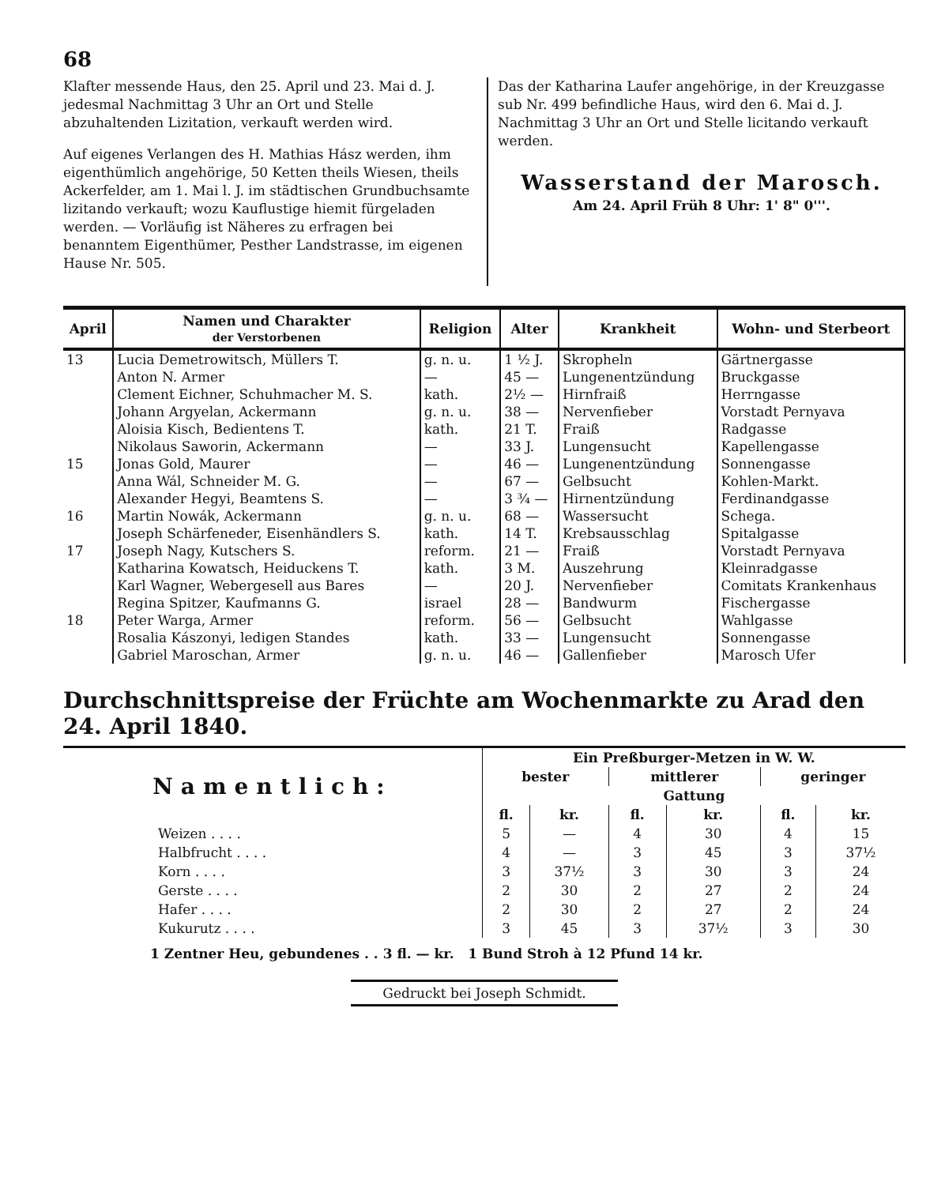68
Klafter messende Haus, den 25. April und 23. Mai d. J. jedesmal Nachmittag 3 Uhr an Ort und Stelle abzuhaltenden Lizitation, verkauft werden wird.
Auf eigenes Verlangen des H. Mathias Hász werden, ihm eigenthümlich angehörige, 50 Ketten theils Wiesen, theils Ackerfelder, am 1. Mai l. J. im städtischen Grundbuchsamte lizitando verkauft; wozu Kauflustige hiemit fürgeladen werden. — Vorläufig ist Näheres zu erfragen bei benanntem Eigenthümer, Pesther Landstrasse, im eigenen Hause Nr. 505.
Das der Katharina Laufer angehörige, in der Kreuzgasse sub Nr. 499 befindliche Haus, wird den 6. Mai d. J. Nachmittag 3 Uhr an Ort und Stelle licitando verkauft werden.
Wasserstand der Marosch.
Am 24. April Früh 8 Uhr: 1' 8" 0'''.
| April | Namen und Charakter der Verstorbenen | Religion | Alter | Krankheit | Wohn- und Sterbeort |
| --- | --- | --- | --- | --- | --- |
| 13 | Lucia Demetrowitsch, Müllers T. | g. n. u. | 1 ½ J. | Skropheln | Gärtnergasse |
| | Anton N. Armer | — | 45 — | Lungenentzündung | Bruckgasse |
| | Clement Eichner, Schuhmacher M. S. | kath. | 2½ — | Hirnfraiß | Herrngasse |
| | Johann Argyelan, Ackermann | g. n. u. | 38 — | Nervenfieber | Vorstadt Pernyava |
| | Aloisia Kisch, Bedientens T. | kath. | 21 T. | Fraiß | Radgasse |
| | Nikolaus Saworin, Ackermann | — | 33 J. | Lungensucht | Kapellengasse |
| 15 | Jonas Gold, Maurer | — | 46 — | Lungenentzündung | Sonnengasse |
| | Anna Wál, Schneider M. G. | — | 67 — | Gelbsucht | Kohlen-Markt. |
| | Alexander Hegyi, Beamtens S. | — | 3 ¾ — | Hirnentzündung | Ferdinandgasse |
| 16 | Martin Nowák, Ackermann | g. n. u. | 68 — | Wassersucht | Schega. |
| | Joseph Schärfeneder, Eisenhändlers S. | kath. | 14 T. | Krebsausschlag | Spitalgasse |
| 17 | Joseph Nagy, Kutschers S. | reform. | 21 — | Fraiß | Vorstadt Pernyava |
| | Katharina Kowatsch, Heiduckens T. | kath. | 3 M. | Auszehrung | Kleinradgasse |
| | Karl Wagner, Webergesell aus Bares | — | 20 J. | Nervenfieber | Comitats Krankenhaus |
| | Regina Spitzer, Kaufmanns G. | israel | 28 — | Bandwurm | Fischergasse |
| 18 | Peter Warga, Armer | reform. | 56 — | Gelbsucht | Wahlgasse |
| | Rosalia Kászonyi, ledigen Standes | kath. | 33 — | Lungensucht | Sonnengasse |
| | Gabriel Maroschan, Armer | g. n. u. | 46 — | Gallenfieber | Marosch Ufer |
Durchschnittspreise der Früchte am Wochenmarkte zu Arad den 24. April 1840.
| Namentlich: | Ein Preßburger-Metzen in W. W. | | | | | |
| --- | --- | --- | --- | --- | --- | --- |
| | bester | | mittlerer | | geringer | |
| | Gattung | | | | | |
| | fl. | kr. | fl. | kr. | fl. | kr. |
| Weizen . . . . | 5 | — | 4 | 30 | 4 | 15 |
| Halbfrucht . . . . | 4 | — | 3 | 45 | 3 | 37½ |
| Korn . . . . | 3 | 37½ | 3 | 30 | 3 | 24 |
| Gerste . . . . | 2 | 30 | 2 | 27 | 2 | 24 |
| Hafer . . . . | 2 | 30 | 2 | 27 | 2 | 24 |
| Kukurutz . . . . | 3 | 45 | 3 | 37½ | 3 | 30 |
1 Zentner Heu, gebundenes . . 3 fl. — kr. 1 Bund Stroh à 12 Pfund 14 kr.
Gedruckt bei Joseph Schmidt.